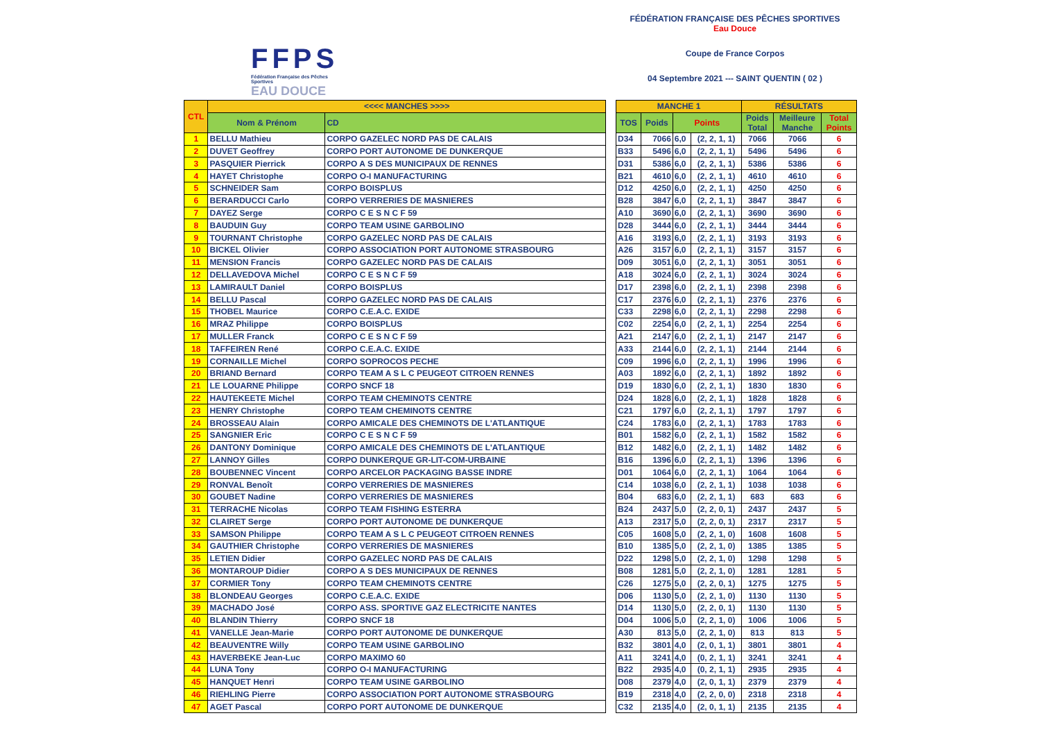FFPS
Fédération Française des Pêches Sportives
EAU DOUCE
FÉDÉRATION FRANÇAISE DES PÊCHES SPORTIVES
Eau Douce
Coupe de France Corpos
04 Septembre 2021 --- SAINT QUENTIN ( 02 )
| CTL | <<<< MANCHES >>>> | | | MANCHE 1 | | | | RÉSULTATS | | |
| | Nom & Prénom | CD | | TOS | Poids | Points | | Poids Total | Meilleure Manche | Total Points |
| 1 | BELLU Mathieu | CORPO GAZELEC NORD PAS DE CALAIS | | D34 | 7066 | 6,0 | (2, 2, 1, 1) | 7066 | 7066 | 6 |
| 2 | DUVET Geoffrey | CORPO PORT AUTONOME DE DUNKERQUE | | B33 | 5496 | 6,0 | (2, 2, 1, 1) | 5496 | 5496 | 6 |
| 3 | PASQUIER Pierrick | CORPO A S DES MUNICIPAUX DE RENNES | | D31 | 5386 | 6,0 | (2, 2, 1, 1) | 5386 | 5386 | 6 |
| 4 | HAYET Christophe | CORPO O-I MANUFACTURING | | B21 | 4610 | 6,0 | (2, 2, 1, 1) | 4610 | 4610 | 6 |
| 5 | SCHNEIDER Sam | CORPO BOISPLUS | | D12 | 4250 | 6,0 | (2, 2, 1, 1) | 4250 | 4250 | 6 |
| 6 | BERARDUCCI Carlo | CORPO VERRERIES DE MASNIERES | | B28 | 3847 | 6,0 | (2, 2, 1, 1) | 3847 | 3847 | 6 |
| 7 | DAYEZ Serge | CORPO C E S N C F 59 | | A10 | 3690 | 6,0 | (2, 2, 1, 1) | 3690 | 3690 | 6 |
| 8 | BAUDUIN Guy | CORPO TEAM USINE GARBOLINO | | D28 | 3444 | 6,0 | (2, 2, 1, 1) | 3444 | 3444 | 6 |
| 9 | TOURNANT Christophe | CORPO GAZELEC NORD PAS DE CALAIS | | A16 | 3193 | 6,0 | (2, 2, 1, 1) | 3193 | 3193 | 6 |
| 10 | BICKEL Olivier | CORPO ASSOCIATION PORT AUTONOME STRASBOURG | | A26 | 3157 | 6,0 | (2, 2, 1, 1) | 3157 | 3157 | 6 |
| 11 | MENSION Francis | CORPO GAZELEC NORD PAS DE CALAIS | | D09 | 3051 | 6,0 | (2, 2, 1, 1) | 3051 | 3051 | 6 |
| 12 | DELLAVEDOVA Michel | CORPO C E S N C F 59 | | A18 | 3024 | 6,0 | (2, 2, 1, 1) | 3024 | 3024 | 6 |
| 13 | LAMIRAULT Daniel | CORPO BOISPLUS | | D17 | 2398 | 6,0 | (2, 2, 1, 1) | 2398 | 2398 | 6 |
| 14 | BELLU Pascal | CORPO GAZELEC NORD PAS DE CALAIS | | C17 | 2376 | 6,0 | (2, 2, 1, 1) | 2376 | 2376 | 6 |
| 15 | THOBEL Maurice | CORPO C.E.A.C. EXIDE | | C33 | 2298 | 6,0 | (2, 2, 1, 1) | 2298 | 2298 | 6 |
| 16 | MRAZ Philippe | CORPO BOISPLUS | | C02 | 2254 | 6,0 | (2, 2, 1, 1) | 2254 | 2254 | 6 |
| 17 | MULLER Franck | CORPO C E S N C F 59 | | A21 | 2147 | 6,0 | (2, 2, 1, 1) | 2147 | 2147 | 6 |
| 18 | TAFFEIREN René | CORPO C.E.A.C. EXIDE | | A33 | 2144 | 6,0 | (2, 2, 1, 1) | 2144 | 2144 | 6 |
| 19 | CORNAILLE Michel | CORPO SOPROCOS PECHE | | C09 | 1996 | 6,0 | (2, 2, 1, 1) | 1996 | 1996 | 6 |
| 20 | BRIAND Bernard | CORPO TEAM A S L C PEUGEOT CITROEN RENNES | | A03 | 1892 | 6,0 | (2, 2, 1, 1) | 1892 | 1892 | 6 |
| 21 | LE LOUARNE Philippe | CORPO SNCF 18 | | D19 | 1830 | 6,0 | (2, 2, 1, 1) | 1830 | 1830 | 6 |
| 22 | HAUTEKEETE Michel | CORPO TEAM CHEMINOTS CENTRE | | D24 | 1828 | 6,0 | (2, 2, 1, 1) | 1828 | 1828 | 6 |
| 23 | HENRY Christophe | CORPO TEAM CHEMINOTS CENTRE | | C21 | 1797 | 6,0 | (2, 2, 1, 1) | 1797 | 1797 | 6 |
| 24 | BROSSEAU Alain | CORPO AMICALE DES CHEMINOTS DE L'ATLANTIQUE | | C24 | 1783 | 6,0 | (2, 2, 1, 1) | 1783 | 1783 | 6 |
| 25 | SANGNIER Eric | CORPO C E S N C F 59 | | B01 | 1582 | 6,0 | (2, 2, 1, 1) | 1582 | 1582 | 6 |
| 26 | DANTONY Dominique | CORPO AMICALE DES CHEMINOTS DE L'ATLANTIQUE | | B12 | 1482 | 6,0 | (2, 2, 1, 1) | 1482 | 1482 | 6 |
| 27 | LANNOY Gilles | CORPO DUNKERQUE GR-LIT-COM-URBAINE | | B16 | 1396 | 6,0 | (2, 2, 1, 1) | 1396 | 1396 | 6 |
| 28 | BOUBENNEC Vincent | CORPO ARCELOR PACKAGING BASSE INDRE | | D01 | 1064 | 6,0 | (2, 2, 1, 1) | 1064 | 1064 | 6 |
| 29 | RONVAL Benoît | CORPO VERRERIES DE MASNIERES | | C14 | 1038 | 6,0 | (2, 2, 1, 1) | 1038 | 1038 | 6 |
| 30 | GOUBET Nadine | CORPO VERRERIES DE MASNIERES | | B04 | 683 | 6,0 | (2, 2, 1, 1) | 683 | 683 | 6 |
| 31 | TERRACHE Nicolas | CORPO TEAM FISHING ESTERRA | | B24 | 2437 | 5,0 | (2, 2, 0, 1) | 2437 | 2437 | 5 |
| 32 | CLAIRET Serge | CORPO PORT AUTONOME DE DUNKERQUE | | A13 | 2317 | 5,0 | (2, 2, 0, 1) | 2317 | 2317 | 5 |
| 33 | SAMSON Philippe | CORPO TEAM A S L C PEUGEOT CITROEN RENNES | | C05 | 1608 | 5,0 | (2, 2, 1, 0) | 1608 | 1608 | 5 |
| 34 | GAUTHIER Christophe | CORPO VERRERIES DE MASNIERES | | B10 | 1385 | 5,0 | (2, 2, 1, 0) | 1385 | 1385 | 5 |
| 35 | LETIEN Didier | CORPO GAZELEC NORD PAS DE CALAIS | | D22 | 1298 | 5,0 | (2, 2, 1, 0) | 1298 | 1298 | 5 |
| 36 | MONTAROUP Didier | CORPO A S DES MUNICIPAUX DE RENNES | | B08 | 1281 | 5,0 | (2, 2, 1, 0) | 1281 | 1281 | 5 |
| 37 | CORMIER Tony | CORPO TEAM CHEMINOTS CENTRE | | C26 | 1275 | 5,0 | (2, 2, 0, 1) | 1275 | 1275 | 5 |
| 38 | BLONDEAU Georges | CORPO C.E.A.C. EXIDE | | D06 | 1130 | 5,0 | (2, 2, 1, 0) | 1130 | 1130 | 5 |
| 39 | MACHADO José | CORPO ASS. SPORTIVE GAZ ELECTRICITE NANTES | | D14 | 1130 | 5,0 | (2, 2, 0, 1) | 1130 | 1130 | 5 |
| 40 | BLANDIN Thierry | CORPO SNCF 18 | | D04 | 1006 | 5,0 | (2, 2, 1, 0) | 1006 | 1006 | 5 |
| 41 | VANELLE Jean-Marie | CORPO PORT AUTONOME DE DUNKERQUE | | A30 | 813 | 5,0 | (2, 2, 1, 0) | 813 | 813 | 5 |
| 42 | BEAUVENTRE Willy | CORPO TEAM USINE GARBOLINO | | B32 | 3801 | 4,0 | (2, 0, 1, 1) | 3801 | 3801 | 4 |
| 43 | HAVERBEKE Jean-Luc | CORPO MAXIMO 60 | | A11 | 3241 | 4,0 | (0, 2, 1, 1) | 3241 | 3241 | 4 |
| 44 | LUNA Tony | CORPO O-I MANUFACTURING | | B22 | 2935 | 4,0 | (0, 2, 1, 1) | 2935 | 2935 | 4 |
| 45 | HANQUET Henri | CORPO TEAM USINE GARBOLINO | | D08 | 2379 | 4,0 | (2, 0, 1, 1) | 2379 | 2379 | 4 |
| 46 | RIEHLING Pierre | CORPO ASSOCIATION PORT AUTONOME STRASBOURG | | B19 | 2318 | 4,0 | (2, 2, 0, 0) | 2318 | 2318 | 4 |
| 47 | AGET Pascal | CORPO PORT AUTONOME DE DUNKERQUE | | C32 | 2135 | 4,0 | (2, 0, 1, 1) | 2135 | 2135 | 4 |